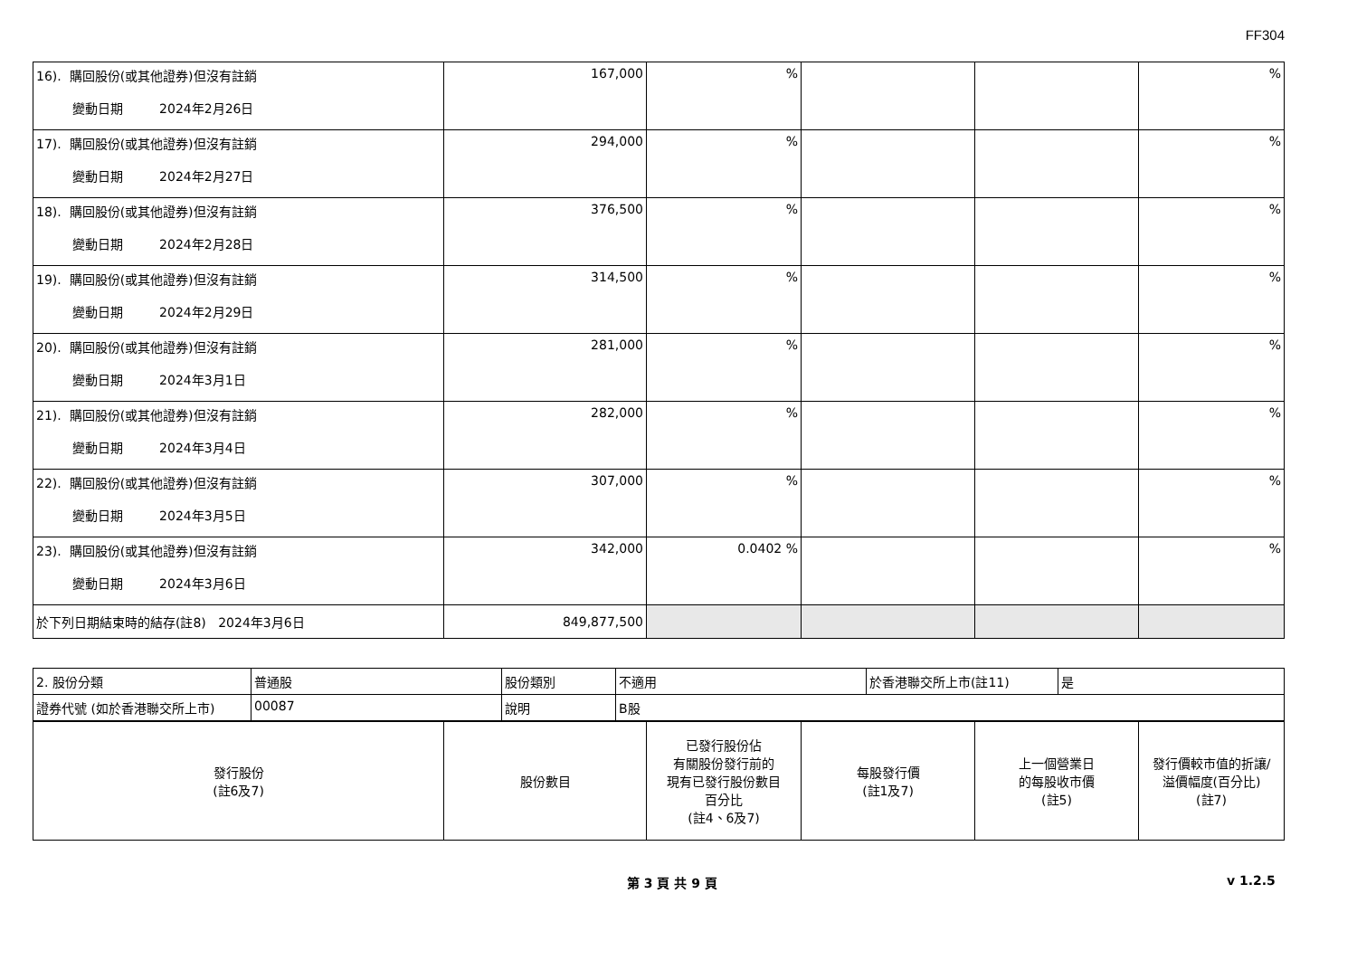FF304
| 16). 購回股份(或其他證券)但沒有註銷 變動日期 2024年2月26日 | 167,000 | % | | | % |
| 17). 購回股份(或其他證券)但沒有註銷 變動日期 2024年2月27日 | 294,000 | % | | | % |
| 18). 購回股份(或其他證券)但沒有註銷 變動日期 2024年2月28日 | 376,500 | % | | | % |
| 19). 購回股份(或其他證券)但沒有註銷 變動日期 2024年2月29日 | 314,500 | % | | | % |
| 20). 購回股份(或其他證券)但沒有註銷 變動日期 2024年3月1日 | 281,000 | % | | | % |
| 21). 購回股份(或其他證券)但沒有註銷 變動日期 2024年3月4日 | 282,000 | % | | | % |
| 22). 購回股份(或其他證券)但沒有註銷 變動日期 2024年3月5日 | 307,000 | % | | | % |
| 23). 購回股份(或其他證券)但沒有註銷 變動日期 2024年3月6日 | 342,000 | 0.0402 % | | | % |
| 於下列日期結束時的結存(註8) 2024年3月6日 | 849,877,500 | | | | |
| 2. 股份分類 | 普通股 | 股份類別 | 不適用 | 於香港聯交所上市(註11) | 是 |
| 證券代號 (如於香港聯交所上市) | 00087 | 說明 | B股 | | |
| 發行股份 (註6及7) | 股份數目 | 已發行股份佔 有關股份發行前的 現有已發行股份數目 百分比 (註4、6及7) | 每股發行價 (註1及7) | 上一個營業日 的每股收市價 (註5) | 發行價較市值的折讓/ 溢價幅度(百分比) (註7) |
第 3 頁 共 9 頁 v 1.2.5